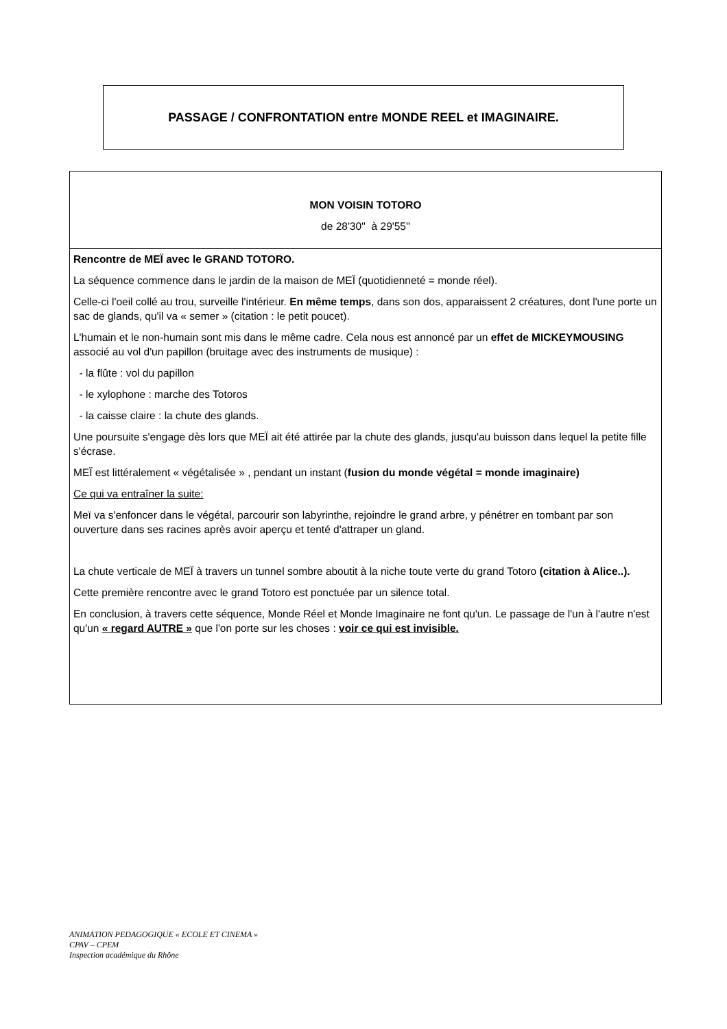PASSAGE / CONFRONTATION entre MONDE REEL et IMAGINAIRE.
| MON VOISIN TOTORO de 28'30'' à 29'55'' |
| Rencontre de MEÏ avec le GRAND TOTORO. La séquence commence dans le jardin de la maison de MEÏ (quotidienneté = monde réel). Celle-ci l'oeil collé au trou, surveille l'intérieur. En même temps , dans son dos, apparaissent 2 créatures, dont l'une porte un sac de glands, qu'il va « semer » (citation : le petit poucet). L'humain et le non-humain sont mis dans le même cadre. Cela nous est annoncé par un effet de MICKEYMOUSING associé au vol d'un papillon (bruitage avec des instruments de musique) : - la flûte : vol du papillon - le xylophone : marche des Totoros - la caisse claire : la chute des glands. Une poursuite s'engage dès lors que MEÏ ait été attirée par la chute des glands, jusqu'au buisson dans lequel la petite fille s'écrase. MEÏ est littéralement « végétalisée » , pendant un instant ( fusion du monde végétal = monde imaginaire) Ce qui va entraîner la suite: Meï va s'enfoncer dans le végétal, parcourir son labyrinthe, rejoindre le grand arbre, y pénétrer en tombant par son ouverture dans ses racines après avoir aperçu et tenté d'attraper un gland. La chute verticale de MEÏ à travers un tunnel sombre aboutit à la niche toute verte du grand Totoro (citation à Alice..). Cette première rencontre avec le grand Totoro est ponctuée par un silence total. En conclusion, à travers cette séquence, Monde Réel et Monde Imaginaire ne font qu'un. Le passage de l'un à l'autre n'est qu'un « regard AUTRE » que l'on porte sur les choses : voir ce qui est invisible. |
ANIMATION PEDAGOGIQUE « ECOLE ET CINEMA »
CPAV – CPEM
Inspection académique du Rhône